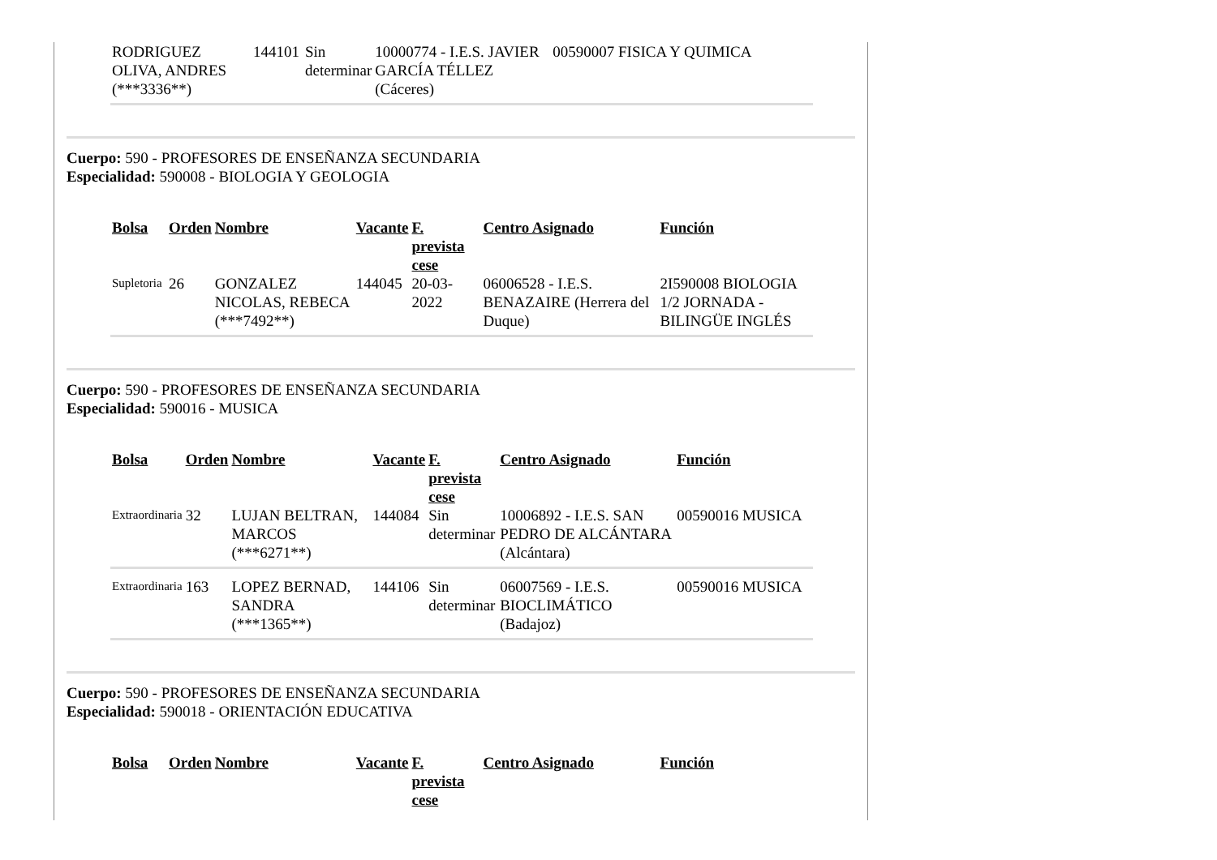| RODRIGUEZ OLIVA, ANDRES (***3336**) | 144101 | Sin determinar | 10000774 - I.E.S. JAVIER GARCÍA TÉLLEZ (Cáceres) | 00590007 FISICA Y QUIMICA |
Cuerpo: 590 - PROFESORES DE ENSEÑANZA SECUNDARIA
Especialidad: 590008 - BIOLOGIA Y GEOLOGIA
| Bolsa | Orden | Nombre | Vacante | F. prevista cese | Centro Asignado | Función |
| --- | --- | --- | --- | --- | --- | --- |
| Supletoria | 26 | GONZALEZ NICOLAS, REBECA (***7492**) | 144045 | 20-03-2022 | 06006528 - I.E.S. BENAZAIRE (Herrera del Duque) | 2I590008 BIOLOGIA 1/2 JORNADA - BILINGÜE INGLÉS |
Cuerpo: 590 - PROFESORES DE ENSEÑANZA SECUNDARIA
Especialidad: 590016 - MUSICA
| Bolsa | Orden | Nombre | Vacante | F. prevista cese | Centro Asignado | Función |
| --- | --- | --- | --- | --- | --- | --- |
| Extraordinaria | 32 | LUJAN BELTRAN, MARCOS (***6271**) | 144084 | Sin determinar | 10006892 - I.E.S. SAN PEDRO DE ALCÁNTARA (Alcántara) | 00590016 MUSICA |
| Extraordinaria | 163 | LOPEZ BERNAD, SANDRA (***1365**) | 144106 | Sin determinar | 06007569 - I.E.S. BIOCLIMÁTICO (Badajoz) | 00590016 MUSICA |
Cuerpo: 590 - PROFESORES DE ENSEÑANZA SECUNDARIA
Especialidad: 590018 - ORIENTACIÓN EDUCATIVA
| Bolsa | Orden | Nombre | Vacante | F. prevista cese | Centro Asignado | Función |
| --- | --- | --- | --- | --- | --- | --- |